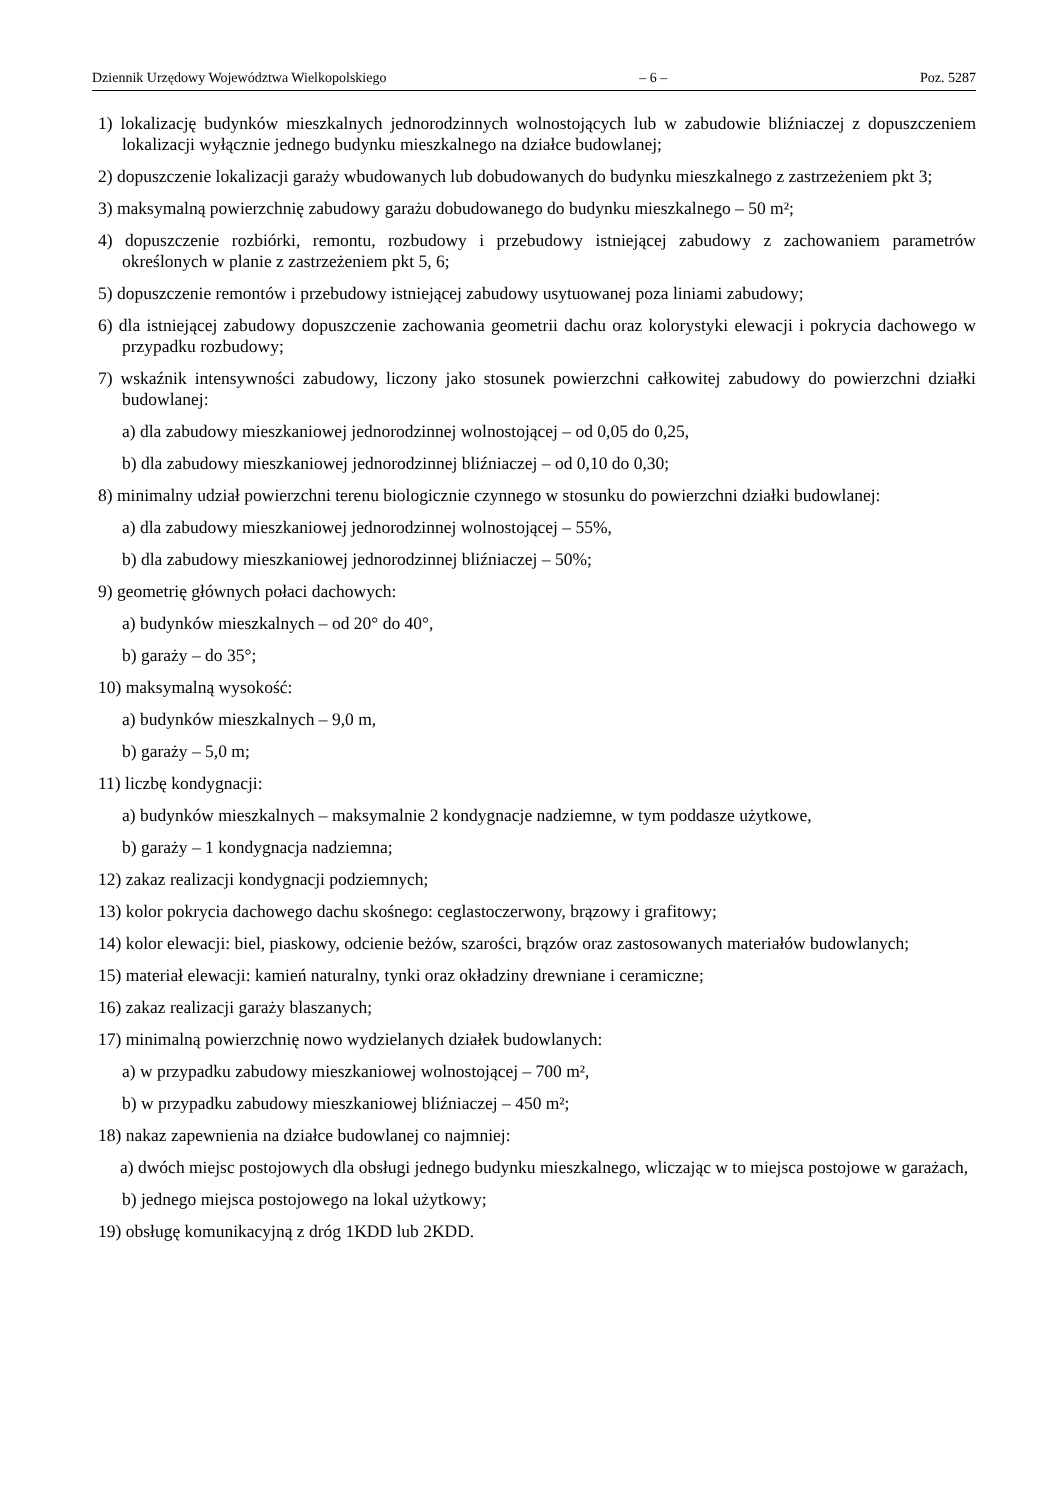Dziennik Urzędowy Województwa Wielkopolskiego – 6 – Poz. 5287
1) lokalizację budynków mieszkalnych jednorodzinnych wolnostojących lub w zabudowie bliźniaczej z dopuszczeniem lokalizacji wyłącznie jednego budynku mieszkalnego na działce budowlanej;
2) dopuszczenie lokalizacji garaży wbudowanych lub dobudowanych do budynku mieszkalnego z zastrzeżeniem pkt 3;
3) maksymalną powierzchnię zabudowy garażu dobudowanego do budynku mieszkalnego – 50 m²;
4) dopuszczenie rozbiórki, remontu, rozbudowy i przebudowy istniejącej zabudowy z zachowaniem parametrów określonych w planie z zastrzeżeniem pkt 5, 6;
5) dopuszczenie remontów i przebudowy istniejącej zabudowy usytuowanej poza liniami zabudowy;
6) dla istniejącej zabudowy dopuszczenie zachowania geometrii dachu oraz kolorystyki elewacji i pokrycia dachowego w przypadku rozbudowy;
7) wskaźnik intensywności zabudowy, liczony jako stosunek powierzchni całkowitej zabudowy do powierzchni działki budowlanej:
a) dla zabudowy mieszkaniowej jednorodzinnej wolnostojącej – od 0,05 do 0,25,
b) dla zabudowy mieszkaniowej jednorodzinnej bliźniaczej – od 0,10 do 0,30;
8) minimalny udział powierzchni terenu biologicznie czynnego w stosunku do powierzchni działki budowlanej:
a) dla zabudowy mieszkaniowej jednorodzinnej wolnostojącej – 55%,
b) dla zabudowy mieszkaniowej jednorodzinnej bliźniaczej – 50%;
9) geometrię głównych połaci dachowych:
a) budynków mieszkalnych – od 20° do 40°,
b) garaży – do 35°;
10) maksymalną wysokość:
a) budynków mieszkalnych – 9,0 m,
b) garaży – 5,0 m;
11) liczbę kondygnacji:
a) budynków mieszkalnych – maksymalnie 2 kondygnacje nadziemne, w tym poddasze użytkowe,
b) garaży – 1 kondygnacja nadziemna;
12) zakaz realizacji kondygnacji podziemnych;
13) kolor pokrycia dachowego dachu skośnego: ceglastoczerwony, brązowy i grafitowy;
14) kolor elewacji: biel, piaskowy, odcienie beżów, szarości, brązów oraz zastosowanych materiałów budowlanych;
15) materiał elewacji: kamień naturalny, tynki oraz okładziny drewniane i ceramiczne;
16) zakaz realizacji garaży blaszanych;
17) minimalną powierzchnię nowo wydzielanych działek budowlanych:
a) w przypadku zabudowy mieszkaniowej wolnostojącej – 700 m²,
b) w przypadku zabudowy mieszkaniowej bliźniaczej – 450 m²;
18) nakaz zapewnienia na działce budowlanej co najmniej:
a) dwóch miejsc postojowych dla obsługi jednego budynku mieszkalnego, wliczając w to miejsca postojowe w garażach,
b) jednego miejsca postojowego na lokal użytkowy;
19) obsługę komunikacyjną z dróg 1KDD lub 2KDD.